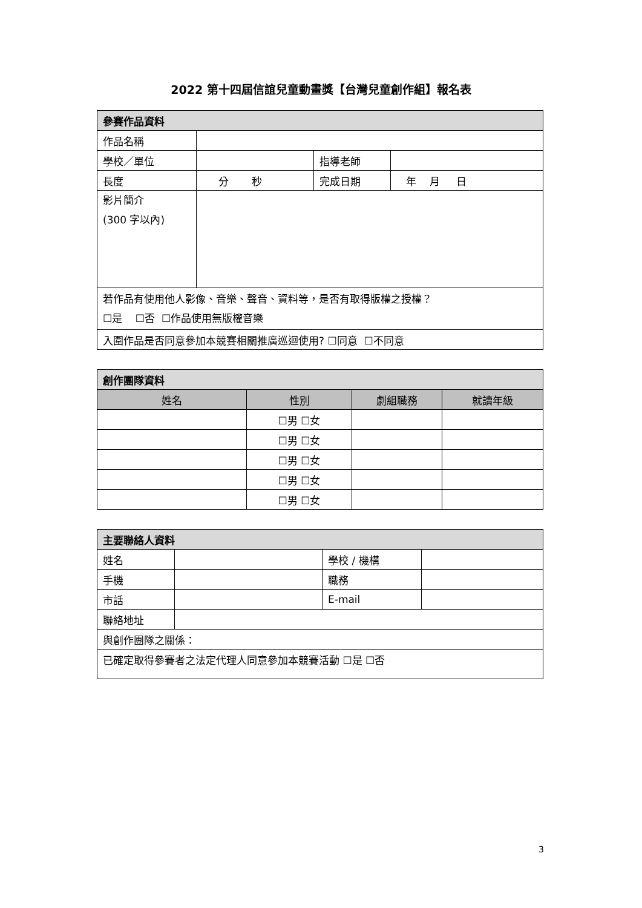2022 第十四屆信誼兒童動畫獎【台灣兒童創作組】報名表
| 參賽作品資料 | | | |
| 作品名稱 | | | |
| 學校／單位 | | 指導老師 | |
| 長度 | 分 秒 | 完成日期 | 年 月 日 |
| 影片簡介 (300 字以內) | | | |
| 若作品有使用他人影像、音樂、聲音、資料等，是否有取得版權之授權？ ☐是 ☐否 ☐作品使用無版權音樂 | | | |
| 入圍作品是否同意參加本競賽相關推廣巡迴使用? ☐同意 ☐不同意 | | | |
| 創作團隊資料 | | | |
| 姓名 | 性別 | 劇組職務 | 就讀年級 |
| | ☐男 ☐女 | | |
| | ☐男 ☐女 | | |
| | ☐男 ☐女 | | |
| | ☐男 ☐女 | | |
| | ☐男 ☐女 | | |
| 主要聯絡人資料 | | | |
| 姓名 | | 學校 / 機構 | |
| 手機 | | 職務 | |
| 市話 | | E-mail | |
| 聯絡地址 | | | |
| 與創作團隊之關係： | | | |
| 已確定取得參賽者之法定代理人同意參加本競賽活動 ☐是 ☐否 | | | |
3